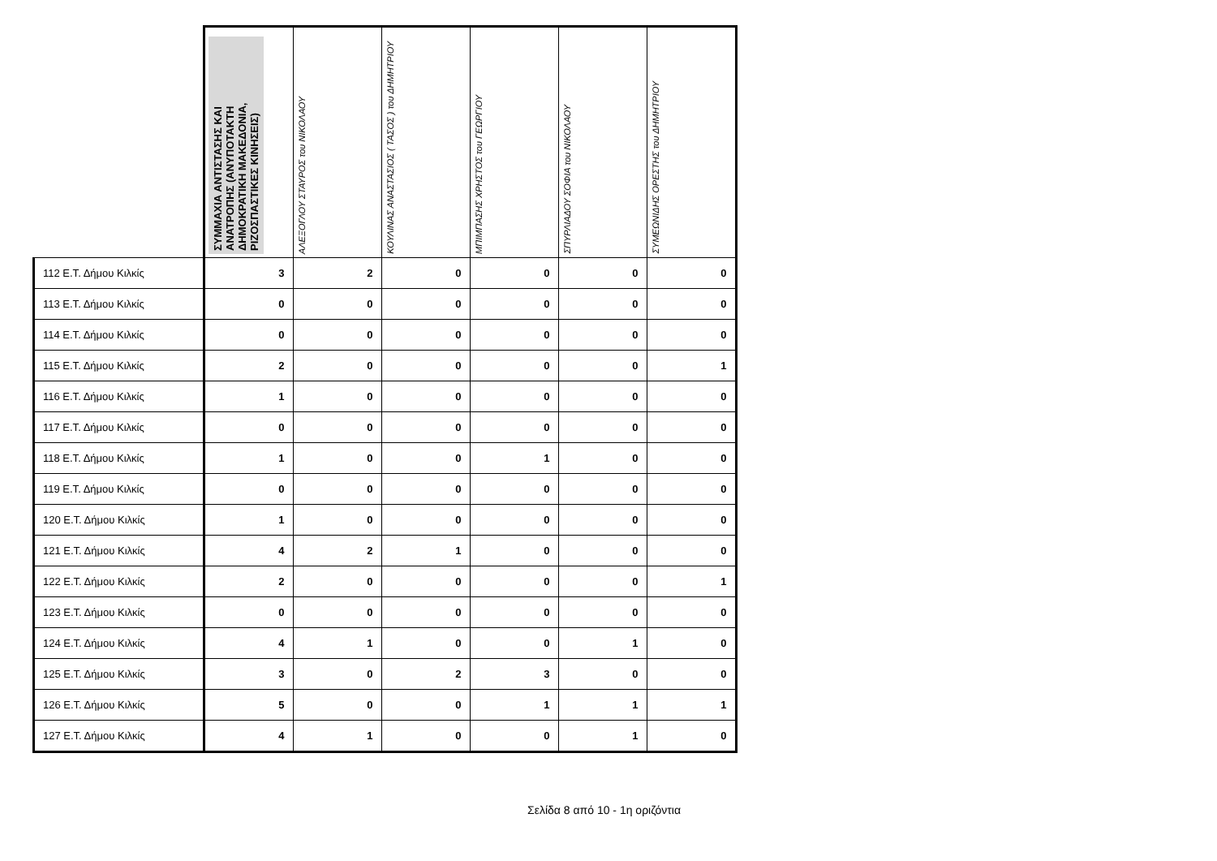| | ΣΥΜΜΑΧΙΑ ΑΝΤΙΣΤΑΣΗΣ ΚΑΙ ΑΝΑΤΡΟΠΗΣ (ΑΝΥΠΟΤΑΚΤΗ ΔΗΜΟΚΡΑΤΙΚΗ ΜΑΚΕΔΟΝΙΑ, ΡΙΖΟΣΠΑΣΤΙΚΕΣ ΚΙΝΗΣΕΙΣ) | ΑΛΕΞΟΓΛΟΥ ΣΤΑΥΡΟΣ του ΝΙΚΟΛΑΟΥ | ΚΟΥΛΙΝΑΣ ΑΝΑΣΤΑΣΙΟΣ ( ΤΑΣΟΣ ) του ΔΗΜΗΤΡΙΟΥ | ΜΠΙΜΠΑΣΗΣ ΧΡΗΣΤΟΣ του ΓΕΩΡΓΙΟΥ | ΣΠΥΡΛΙΑΔΟΥ ΣΟΦΙΑ του ΝΙΚΟΛΑΟΥ | ΣΥΜΕΩΝΙΔΗΣ ΟΡΕΣΤΗΣ του ΔΗΜΗΤΡΙΟΥ |
| --- | --- | --- | --- | --- | --- | --- |
| 112 Ε.Τ. Δήμου Κιλκίς | 3 | 2 | 0 | 0 | 0 | 0 |
| 113 Ε.Τ. Δήμου Κιλκίς | 0 | 0 | 0 | 0 | 0 | 0 |
| 114 Ε.Τ. Δήμου Κιλκίς | 0 | 0 | 0 | 0 | 0 | 0 |
| 115 Ε.Τ. Δήμου Κιλκίς | 2 | 0 | 0 | 0 | 0 | 1 |
| 116 Ε.Τ. Δήμου Κιλκίς | 1 | 0 | 0 | 0 | 0 | 0 |
| 117 Ε.Τ. Δήμου Κιλκίς | 0 | 0 | 0 | 0 | 0 | 0 |
| 118 Ε.Τ. Δήμου Κιλκίς | 1 | 0 | 0 | 1 | 0 | 0 |
| 119 Ε.Τ. Δήμου Κιλκίς | 0 | 0 | 0 | 0 | 0 | 0 |
| 120 Ε.Τ. Δήμου Κιλκίς | 1 | 0 | 0 | 0 | 0 | 0 |
| 121 Ε.Τ. Δήμου Κιλκίς | 4 | 2 | 1 | 0 | 0 | 0 |
| 122 Ε.Τ. Δήμου Κιλκίς | 2 | 0 | 0 | 0 | 0 | 1 |
| 123 Ε.Τ. Δήμου Κιλκίς | 0 | 0 | 0 | 0 | 0 | 0 |
| 124 Ε.Τ. Δήμου Κιλκίς | 4 | 1 | 0 | 0 | 1 | 0 |
| 125 Ε.Τ. Δήμου Κιλκίς | 3 | 0 | 2 | 3 | 0 | 0 |
| 126 Ε.Τ. Δήμου Κιλκίς | 5 | 0 | 0 | 1 | 1 | 1 |
| 127 Ε.Τ. Δήμου Κιλκίς | 4 | 1 | 0 | 0 | 1 | 0 |
Σελίδα 8 από 10 - 1η οριζόντια